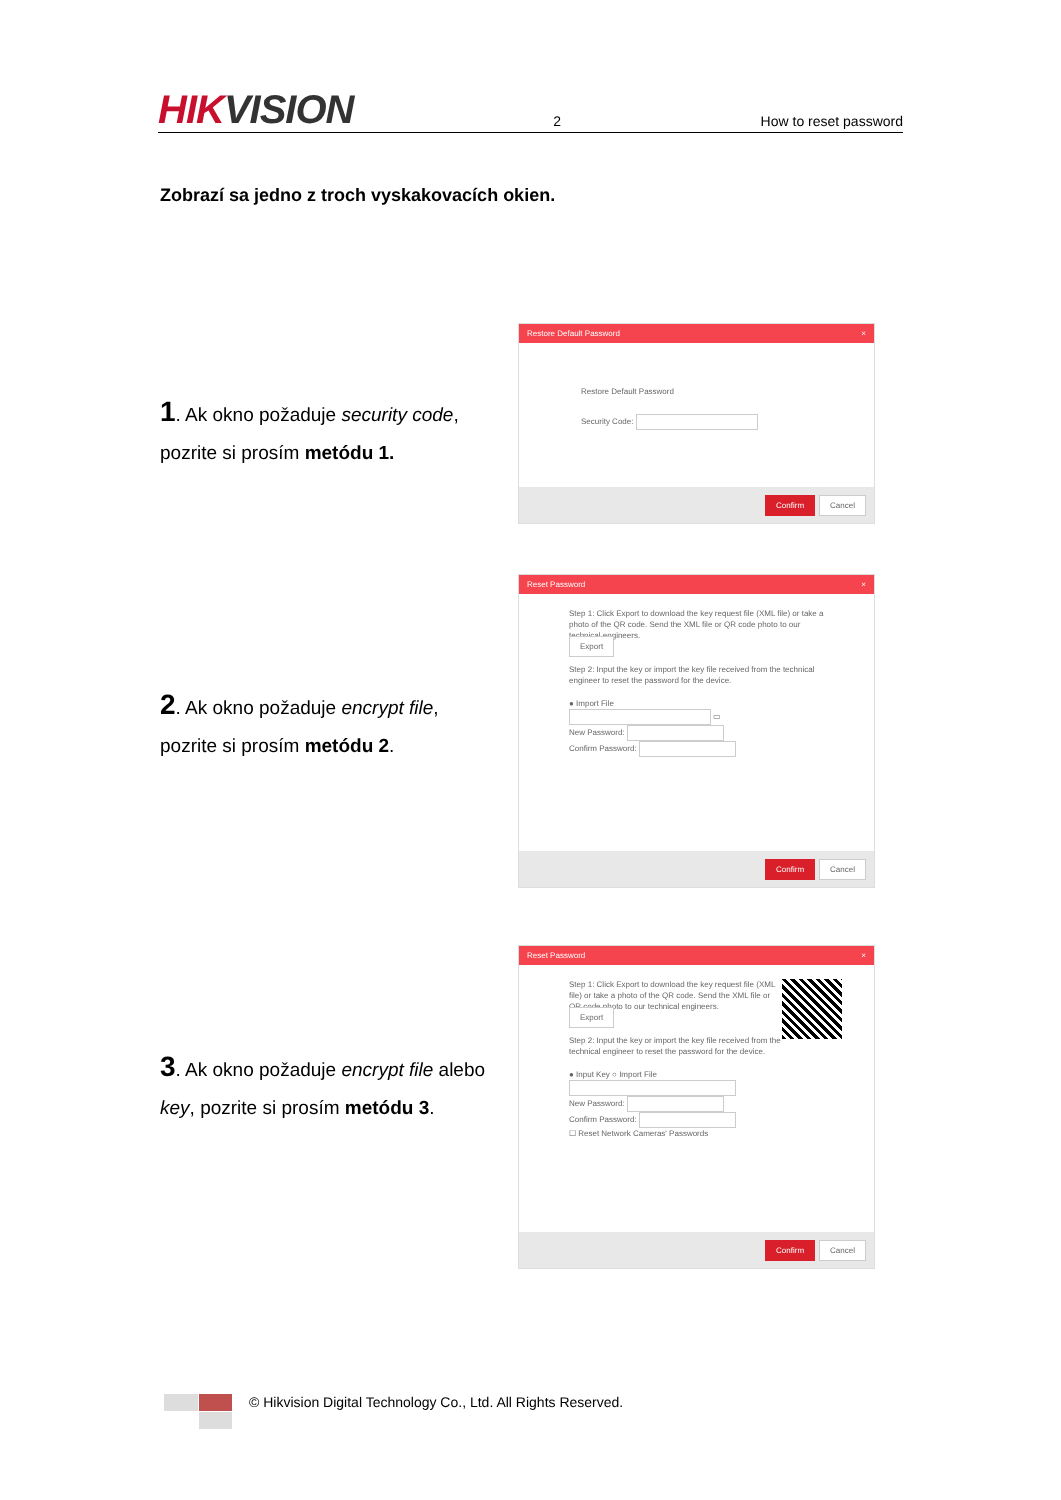HIKVISION
2
How to reset password
Zobrazí sa jedno z troch vyskakovacích okien.
1. Ak okno požaduje security code,
pozrite si prosím metódu 1.
Restore Default Password ×
Restore Default Password
Security Code:
Confirm Cancel
2. Ak okno požaduje encrypt file,
pozrite si prosím metódu 2.
Reset Password ×
Step 1: Click Export to download the key request file (XML file) or take a photo of the QR code. Send the XML file or QR code photo to our technical engineers.
Export
Step 2: Input the key or import the key file received from the technical engineer to reset the password for the device.
● Import File
▭
New Password:
Confirm Password:
Confirm Cancel
3. Ak okno požaduje encrypt file alebo
key, pozrite si prosím metódu 3.
Reset Password ×
Step 1: Click Export to download the key request file (XML file) or take a photo of the QR code. Send the XML file or QR code photo to our technical engineers.
Export
Step 2: Input the key or import the key file received from the technical engineer to reset the password for the device.
● Input Key ○ Import File
New Password:
Confirm Password:
☐ Reset Network Cameras' Passwords
Confirm Cancel
© Hikvision Digital Technology Co., Ltd. All Rights Reserved.